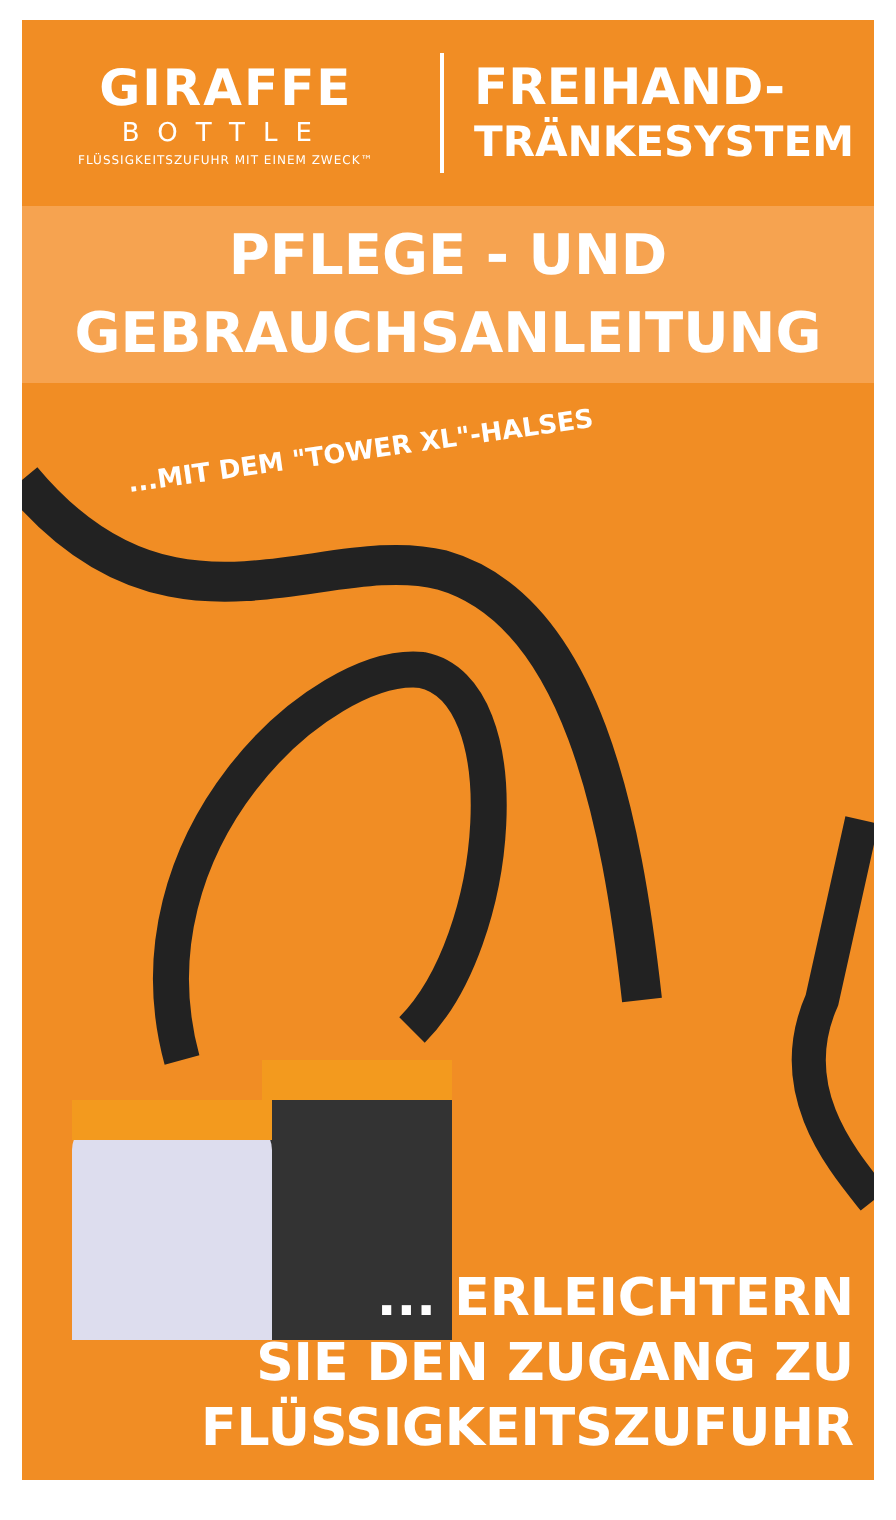GIRAFFE
BOTTLE
FLÜSSIGKEITSZUFUHR MIT EINEM ZWECK™
FREIHAND-
TRÄNKESYSTEM
PFLEGE - UND
GEBRAUCHSANLEITUNG
...MIT DEM "TOWER XL"-HALSES
... ERLEICHTERN
SIE DEN ZUGANG ZU
FLÜSSIGKEITSZUFUHR